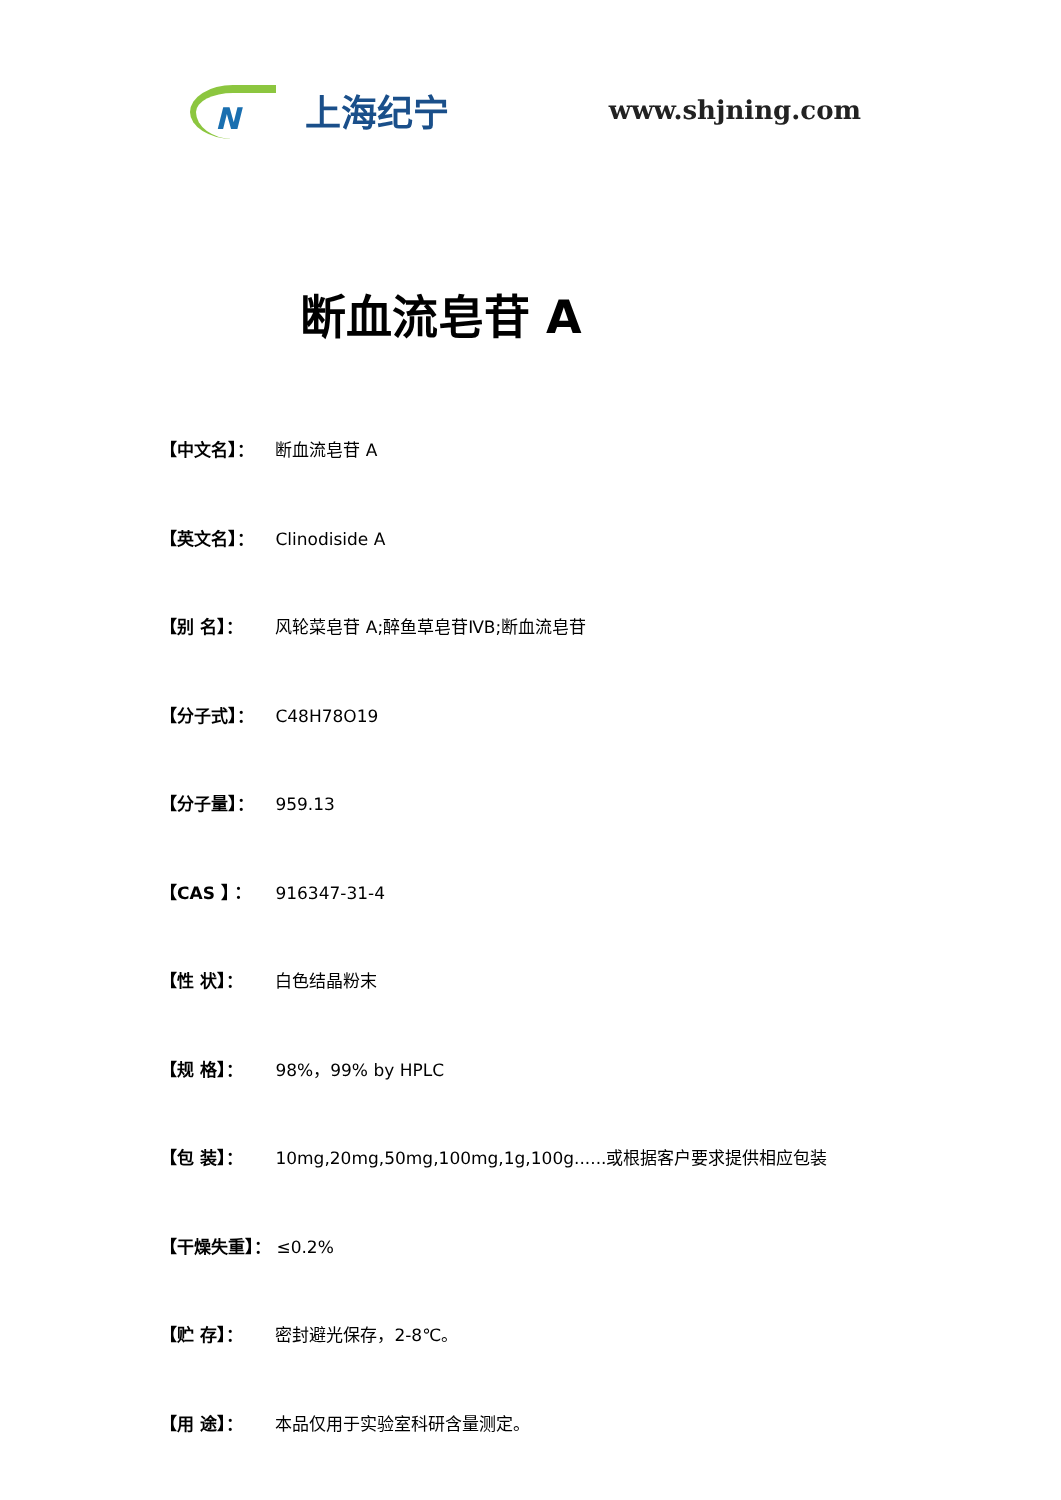N
上海纪宁
www.shjning.com
断血流皂苷 A
【中文名】： 断血流皂苷 A
【英文名】： Clinodiside A
【别 名】： 风轮菜皂苷 A;醉鱼草皂苷ⅣB;断血流皂苷
【分子式】： C48H78O19
【分子量】： 959.13
【CAS 】： 916347-31-4
【性 状】： 白色结晶粉末
【规 格】： 98%，99% by HPLC
【包 装】： 10mg,20mg,50mg,100mg,1g,100g......或根据客户要求提供相应包装
【干燥失重】： ≤0.2%
【贮 存】： 密封避光保存，2-8℃。
【用 途】： 本品仅用于实验室科研含量测定。